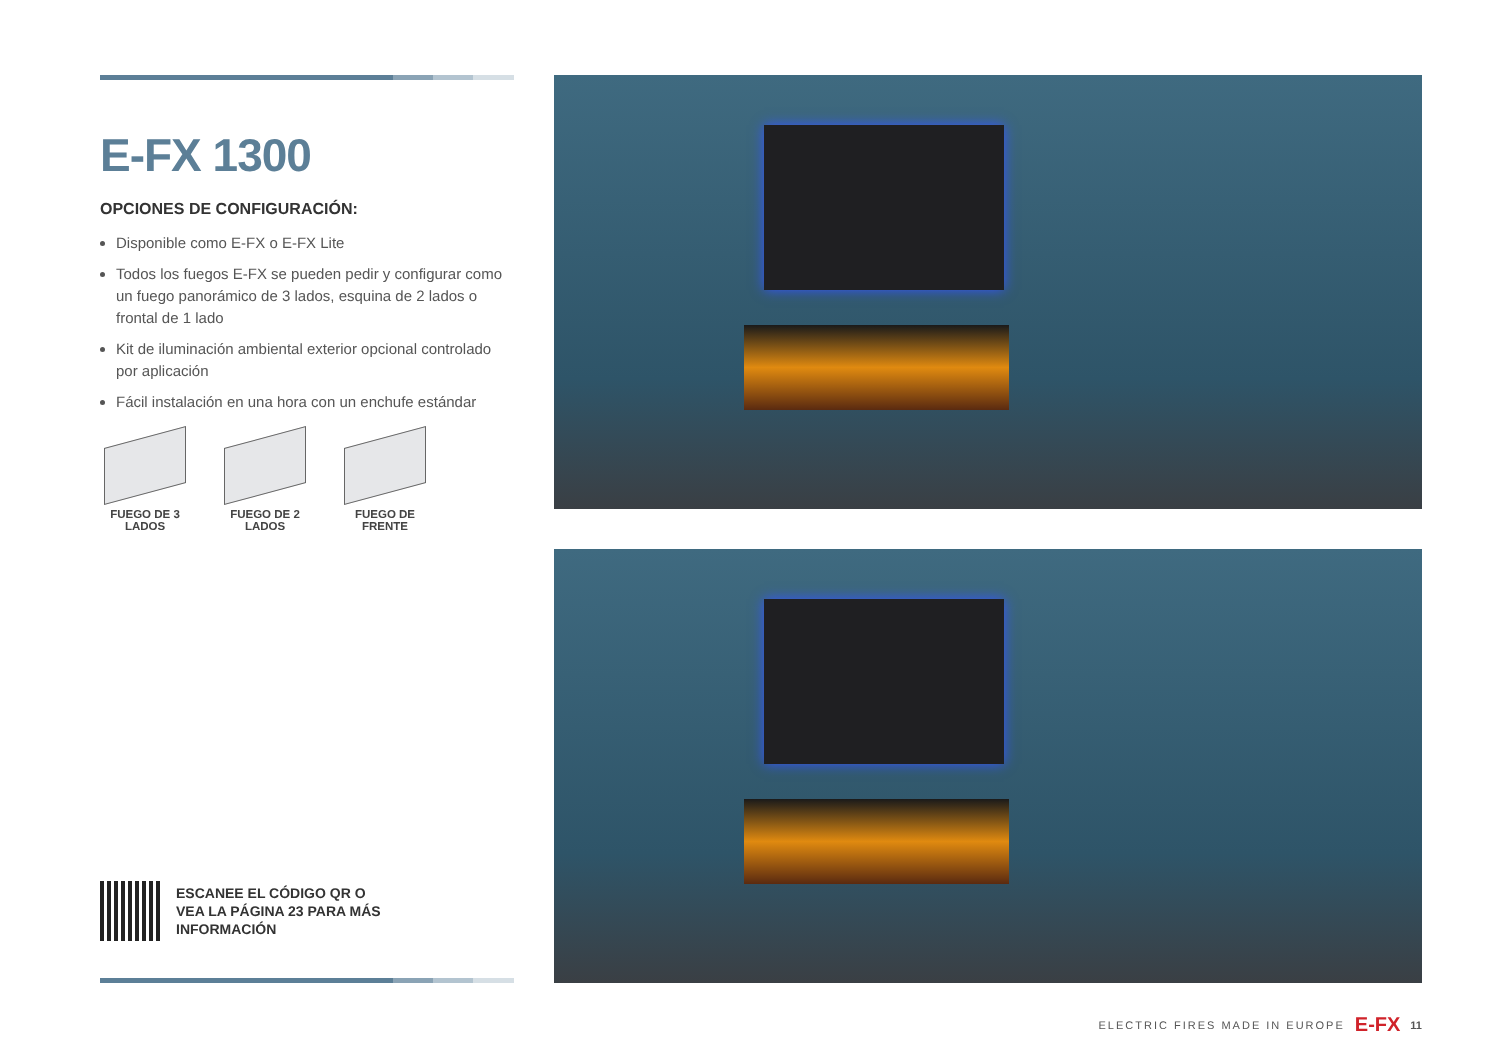E-FX 1300
OPCIONES DE CONFIGURACIÓN:
Disponible como E-FX o E-FX Lite
Todos los fuegos E-FX se pueden pedir y configurar como un fuego panorámico de 3 lados, esquina de 2 lados o frontal de 1 lado
Kit de iluminación ambiental exterior opcional controlado por aplicación
Fácil instalación en una hora con un enchufe estándar
FUEGO DE 3
LADOS
FUEGO DE 2
LADOS
FUEGO DE
FRENTE
ESCANEE EL CÓDIGO QR O
VEA LA PÁGINA 23 PARA MÁS
INFORMACIÓN
ELECTRIC FIRES MADE IN EUROPE E-FX 11